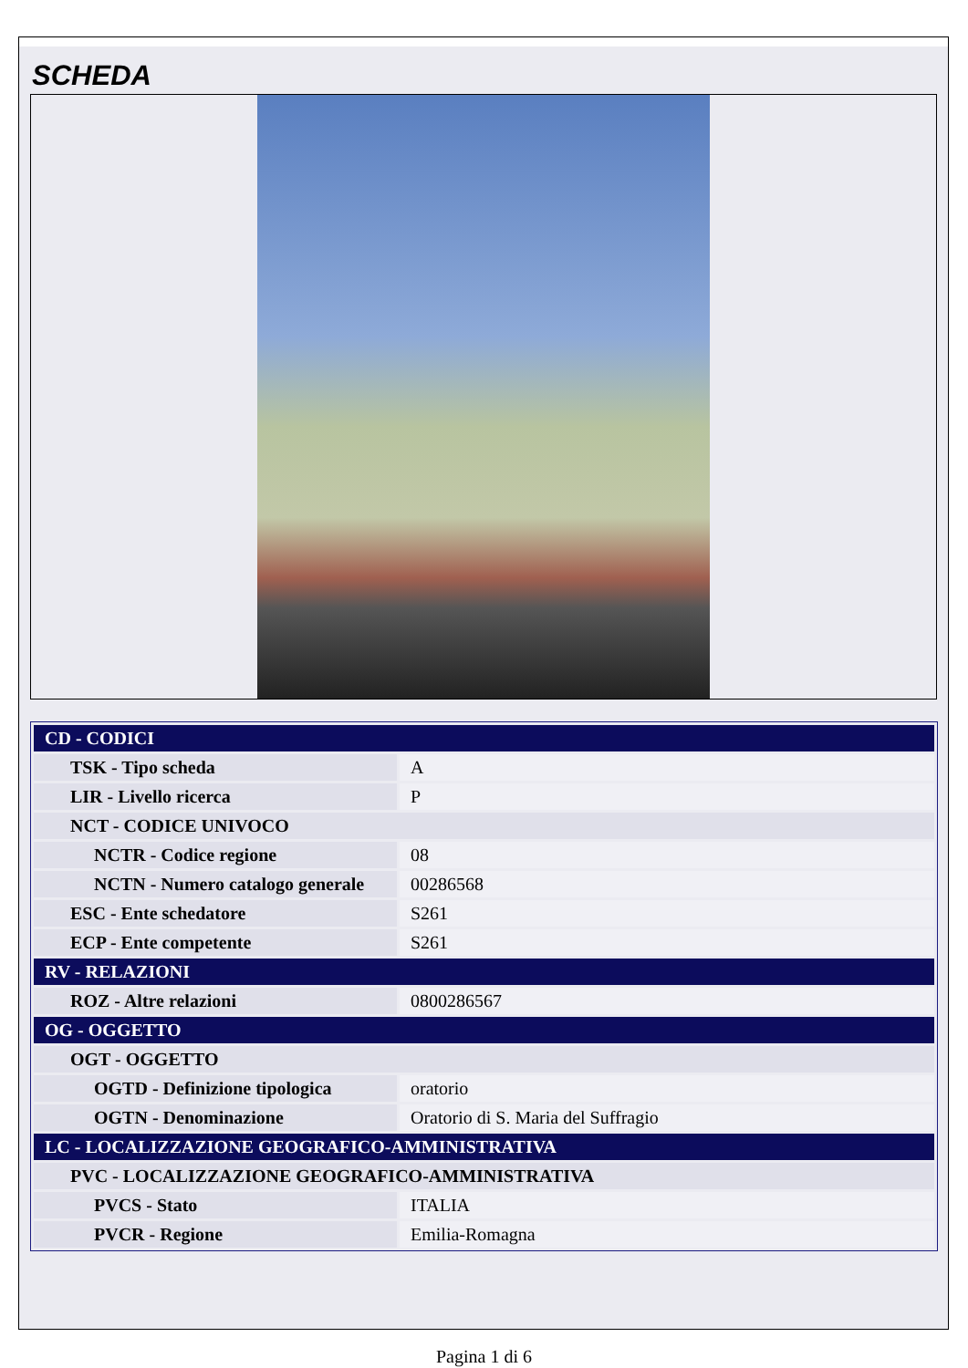SCHEDA
| CD - CODICI | |
| TSK - Tipo scheda | A |
| LIR - Livello ricerca | P |
| NCT - CODICE UNIVOCO | |
| NCTR - Codice regione | 08 |
| NCTN - Numero catalogo generale | 00286568 |
| ESC - Ente schedatore | S261 |
| ECP - Ente competente | S261 |
| RV - RELAZIONI | |
| ROZ - Altre relazioni | 0800286567 |
| OG - OGGETTO | |
| OGT - OGGETTO | |
| OGTD - Definizione tipologica | oratorio |
| OGTN - Denominazione | Oratorio di S. Maria del Suffragio |
| LC - LOCALIZZAZIONE GEOGRAFICO-AMMINISTRATIVA | |
| PVC - LOCALIZZAZIONE GEOGRAFICO-AMMINISTRATIVA | |
| PVCS - Stato | ITALIA |
| PVCR - Regione | Emilia-Romagna |
Pagina 1 di 6